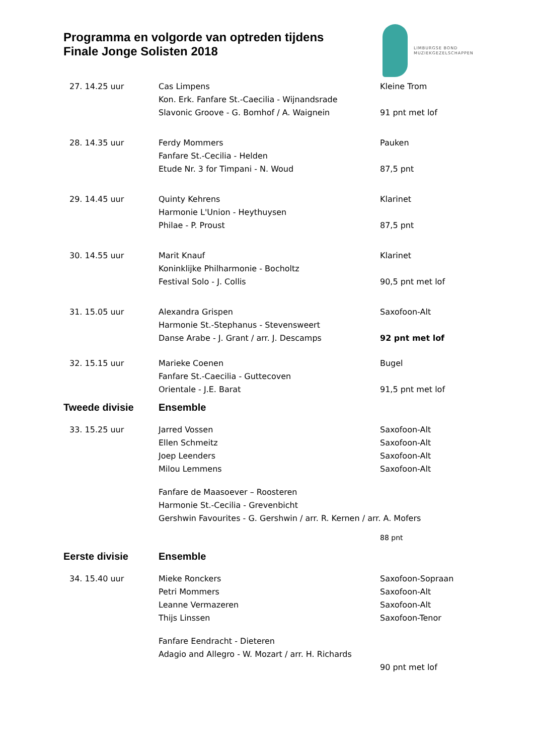Programma en volgorde van optreden tijdens
Finale Jonge Solisten 2018
LIMBURGSE BOND
MUZIEKGEZELSCHAPPEN
| 27. 14.25 uur | Cas Limpens | Kleine Trom |
| | Kon. Erk. Fanfare St.-Caecilia - Wijnandsrade | |
| | Slavonic Groove - G. Bomhof / A. Waignein | 91 pnt met lof |
| 28. 14.35 uur | Ferdy Mommers | Pauken |
| | Fanfare St.-Cecilia - Helden | |
| | Etude Nr. 3 for Timpani - N. Woud | 87,5 pnt |
| 29. 14.45 uur | Quinty Kehrens | Klarinet |
| | Harmonie L'Union - Heythuysen | |
| | Philae - P. Proust | 87,5 pnt |
| 30. 14.55 uur | Marit Knauf | Klarinet |
| | Koninklijke Philharmonie - Bocholtz | |
| | Festival Solo - J. Collis | 90,5 pnt met lof |
| 31. 15.05 uur | Alexandra Grispen | Saxofoon-Alt |
| | Harmonie St.-Stephanus - Stevensweert | |
| | Danse Arabe - J. Grant / arr. J. Descamps | 92 pnt met lof |
| 32. 15.15 uur | Marieke Coenen | Bugel |
| | Fanfare St.-Caecilia - Guttecoven | |
| | Orientale - J.E. Barat | 91,5 pnt met lof |
| Tweede divisie | Ensemble | |
| 33. 15.25 uur | Jarred Vossen | Saxofoon-Alt |
| | Ellen Schmeitz | Saxofoon-Alt |
| | Joep Leenders | Saxofoon-Alt |
| | Milou Lemmens | Saxofoon-Alt |
| | Fanfare de Maasoever – Roosteren | |
| | Harmonie St.-Cecilia - Grevenbicht | |
| | Gershwin Favourites - G. Gershwin / arr. R. Kernen / arr. A. Mofers | |
| | | 88 pnt |
| Eerste divisie | Ensemble | |
| 34. 15.40 uur | Mieke Ronckers | Saxofoon-Sopraan |
| | Petri Mommers | Saxofoon-Alt |
| | Leanne Vermazeren | Saxofoon-Alt |
| | Thijs Linssen | Saxofoon-Tenor |
| | Fanfare Eendracht - Dieteren | |
| | Adagio and Allegro - W. Mozart / arr. H. Richards | |
| | | 90 pnt met lof |